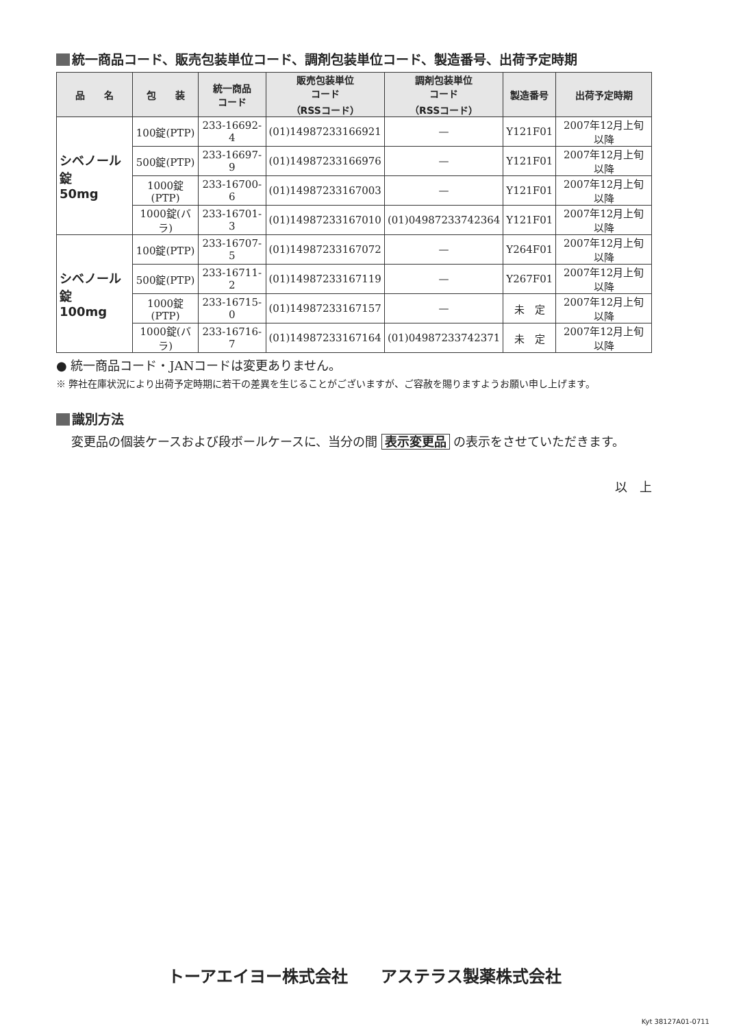統一商品コード、販売包装単位コード、調剤包装単位コード、製造番号、出荷予定時期
| 品 名 | 包 装 | 統一商品 コード | 販売包装単位 コード （RSSコード） | 調剤包装単位 コード （RSSコード） | 製造番号 | 出荷予定時期 |
| --- | --- | --- | --- | --- | --- | --- |
| シベノール錠 50mg | 100錠(PTP) | 233-16692-4 | (01)14987233166921 | — | Y121F01 | 2007年12月上旬以降 |
| | 500錠(PTP) | 233-16697-9 | (01)14987233166976 | — | Y121F01 | 2007年12月上旬以降 |
| | 1000錠(PTP) | 233-16700-6 | (01)14987233167003 | — | Y121F01 | 2007年12月上旬以降 |
| | 1000錠(バラ) | 233-16701-3 | (01)14987233167010 | (01)04987233742364 | Y121F01 | 2007年12月上旬以降 |
| シベノール錠 100mg | 100錠(PTP) | 233-16707-5 | (01)14987233167072 | — | Y264F01 | 2007年12月上旬以降 |
| | 500錠(PTP) | 233-16711-2 | (01)14987233167119 | — | Y267F01 | 2007年12月上旬以降 |
| | 1000錠(PTP) | 233-16715-0 | (01)14987233167157 | — | 未 定 | 2007年12月上旬以降 |
| | 1000錠(バラ) | 233-16716-7 | (01)14987233167164 | (01)04987233742371 | 未 定 | 2007年12月上旬以降 |
● 統一商品コード・JANコードは変更ありません。
※ 弊社在庫状況により出荷予定時期に若干の差異を生じることがございますが、ご容赦を賜りますようお願い申し上げます。
識別方法
変更品の個装ケースおよび段ボールケースに、当分の間 表示変更品 の表示をさせていただきます。
以　上
トーアエイヨー株式会社　　アステラス製薬株式会社
Kyt 38127A01-0711